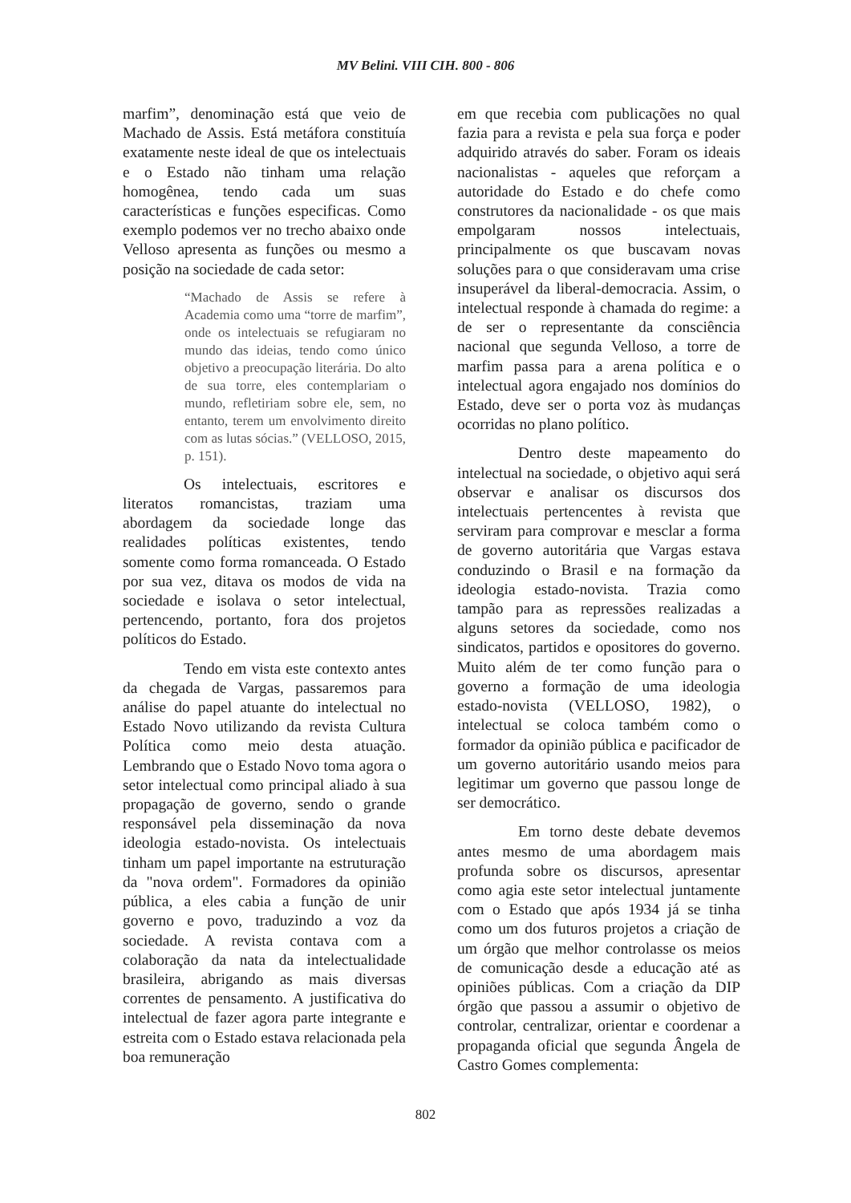MV Belini. VIII CIH. 800 - 806
marfim”, denominação está que veio de Machado de Assis. Está metáfora constituía exatamente neste ideal de que os intelectuais e o Estado não tinham uma relação homogênea, tendo cada um suas características e funções especificas. Como exemplo podemos ver no trecho abaixo onde Velloso apresenta as funções ou mesmo a posição na sociedade de cada setor:
“Machado de Assis se refere à Academia como uma “torre de marfim”, onde os intelectuais se refugiaram no mundo das ideias, tendo como único objetivo a preocupação literária. Do alto de sua torre, eles contemplariam o mundo, refletiriam sobre ele, sem, no entanto, terem um envolvimento direito com as lutas sócias.” (VELLOSO, 2015, p. 151).
Os intelectuais, escritores e literatos romancistas, traziam uma abordagem da sociedade longe das realidades políticas existentes, tendo somente como forma romanceada. O Estado por sua vez, ditava os modos de vida na sociedade e isolava o setor intelectual, pertencendo, portanto, fora dos projetos políticos do Estado.
Tendo em vista este contexto antes da chegada de Vargas, passaremos para análise do papel atuante do intelectual no Estado Novo utilizando da revista Cultura Política como meio desta atuação. Lembrando que o Estado Novo toma agora o setor intelectual como principal aliado à sua propagação de governo, sendo o grande responsável pela disseminação da nova ideologia estado-novista. Os intelectuais tinham um papel importante na estruturação da "nova ordem". Formadores da opinião pública, a eles cabia a função de unir governo e povo, traduzindo a voz da sociedade. A revista contava com a colaboração da nata da intelectualidade brasileira, abrigando as mais diversas correntes de pensamento. A justificativa do intelectual de fazer agora parte integrante e estreita com o Estado estava relacionada pela boa remuneração
em que recebia com publicações no qual fazia para a revista e pela sua força e poder adquirido através do saber. Foram os ideais nacionalistas - aqueles que reforçam a autoridade do Estado e do chefe como construtores da nacionalidade - os que mais empolgaram nossos intelectuais, principalmente os que buscavam novas soluções para o que consideravam uma crise insuperável da liberal-democracia. Assim, o intelectual responde à chamada do regime: a de ser o representante da consciência nacional que segunda Velloso, a torre de marfim passa para a arena política e o intelectual agora engajado nos domínios do Estado, deve ser o porta voz às mudanças ocorridas no plano político.
Dentro deste mapeamento do intelectual na sociedade, o objetivo aqui será observar e analisar os discursos dos intelectuais pertencentes à revista que serviram para comprovar e mesclar a forma de governo autoritária que Vargas estava conduzindo o Brasil e na formação da ideologia estado-novista. Trazia como tampão para as repressões realizadas a alguns setores da sociedade, como nos sindicatos, partidos e opositores do governo. Muito além de ter como função para o governo a formação de uma ideologia estado-novista (VELLOSO, 1982), o intelectual se coloca também como o formador da opinião pública e pacificador de um governo autoritário usando meios para legitimar um governo que passou longe de ser democrático.
Em torno deste debate devemos antes mesmo de uma abordagem mais profunda sobre os discursos, apresentar como agia este setor intelectual juntamente com o Estado que após 1934 já se tinha como um dos futuros projetos a criação de um órgão que melhor controlasse os meios de comunicação desde a educação até as opiniões públicas. Com a criação da DIP órgão que passou a assumir o objetivo de controlar, centralizar, orientar e coordenar a propaganda oficial que segunda Ângela de Castro Gomes complementa:
802